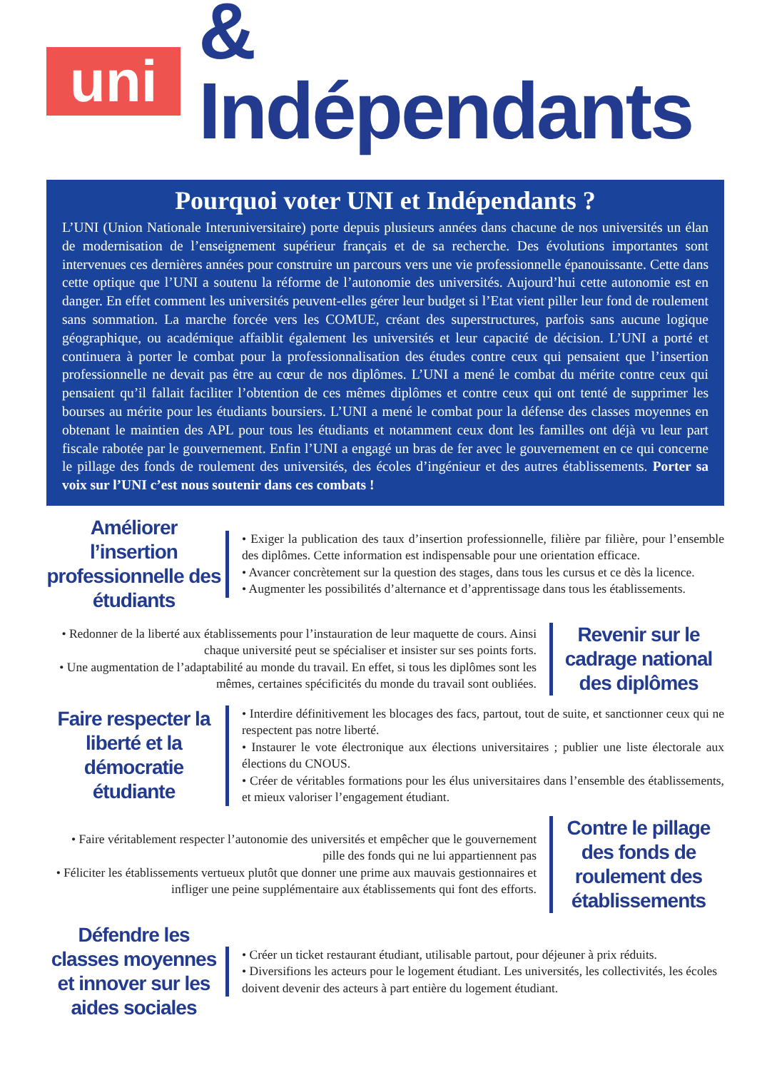uni
& Indépendants
Pourquoi voter UNI et Indépendants ?
L’UNI (Union Nationale Interuniversitaire) porte depuis plusieurs années dans chacune de nos universités un élan de modernisation de l’enseignement supérieur français et de sa recherche. Des évolutions importantes sont intervenues ces dernières années pour construire un parcours vers une vie professionnelle épanouissante. Cette dans cette optique que l’UNI a soutenu la réforme de l’autonomie des universités. Aujourd’hui cette autonomie est en danger. En effet comment les universités peuvent-elles gérer leur budget si l’Etat vient piller leur fond de roulement sans sommation. La marche forcée vers les COMUE, créant des superstructures, parfois sans aucune logique géographique, ou académique affaiblit également les universités et leur capacité de décision. L’UNI a porté et continuera à porter le combat pour la professionnalisation des études contre ceux qui pensaient que l’insertion professionnelle ne devait pas être au cœur de nos diplômes. L’UNI a mené le combat du mérite contre ceux qui pensaient qu’il fallait faciliter l’obtention de ces mêmes diplômes et contre ceux qui ont tenté de supprimer les bourses au mérite pour les étudiants boursiers. L’UNI a mené le combat pour la défense des classes moyennes en obtenant le maintien des APL pour tous les étudiants et notamment ceux dont les familles ont déjà vu leur part fiscale rabotée par le gouvernement. Enfin l’UNI a engagé un bras de fer avec le gouvernement en ce qui concerne le pillage des fonds de roulement des universités, des écoles d’ingénieur et des autres établissements. Porter sa voix sur l’UNI c’est nous soutenir dans ces combats !
Améliorer l’insertion professionnelle des étudiants
• Exiger la publication des taux d’insertion professionnelle, filière par filière, pour l’ensemble des diplômes. Cette information est indispensable pour une orientation efficace.
• Avancer concrètement sur la question des stages, dans tous les cursus et ce dès la licence.
• Augmenter les possibilités d’alternance et d’apprentissage dans tous les établissements.
• Redonner de la liberté aux établissements pour l’instauration de leur maquette de cours. Ainsi chaque université peut se spécialiser et insister sur ses points forts.
• Une augmentation de l’adaptabilité au monde du travail. En effet, si tous les diplômes sont les mêmes, certaines spécificités du monde du travail sont oubliées.
Revenir sur le cadrage national des diplômes
Faire respecter la liberté et la démocratie étudiante
• Interdire définitivement les blocages des facs, partout, tout de suite, et sanctionner ceux qui ne respectent pas notre liberté.
• Instaurer le vote électronique aux élections universitaires ; publier une liste électorale aux élections du CNOUS.
• Créer de véritables formations pour les élus universitaires dans l’ensemble des établissements, et mieux valoriser l’engagement étudiant.
• Faire véritablement respecter l’autonomie des universités et empêcher que le gouvernement pille des fonds qui ne lui appartiennent pas
• Féliciter les établissements vertueux plutôt que donner une prime aux mauvais gestionnaires et infliger une peine supplémentaire aux établissements qui font des efforts.
Contre le pillage des fonds de roulement des établissements
Défendre les classes moyennes et innover sur les aides sociales
• Créer un ticket restaurant étudiant, utilisable partout, pour déjeuner à prix réduits.
• Diversifions les acteurs pour le logement étudiant. Les universités, les collectivités, les écoles doivent devenir des acteurs à part entière du logement étudiant.